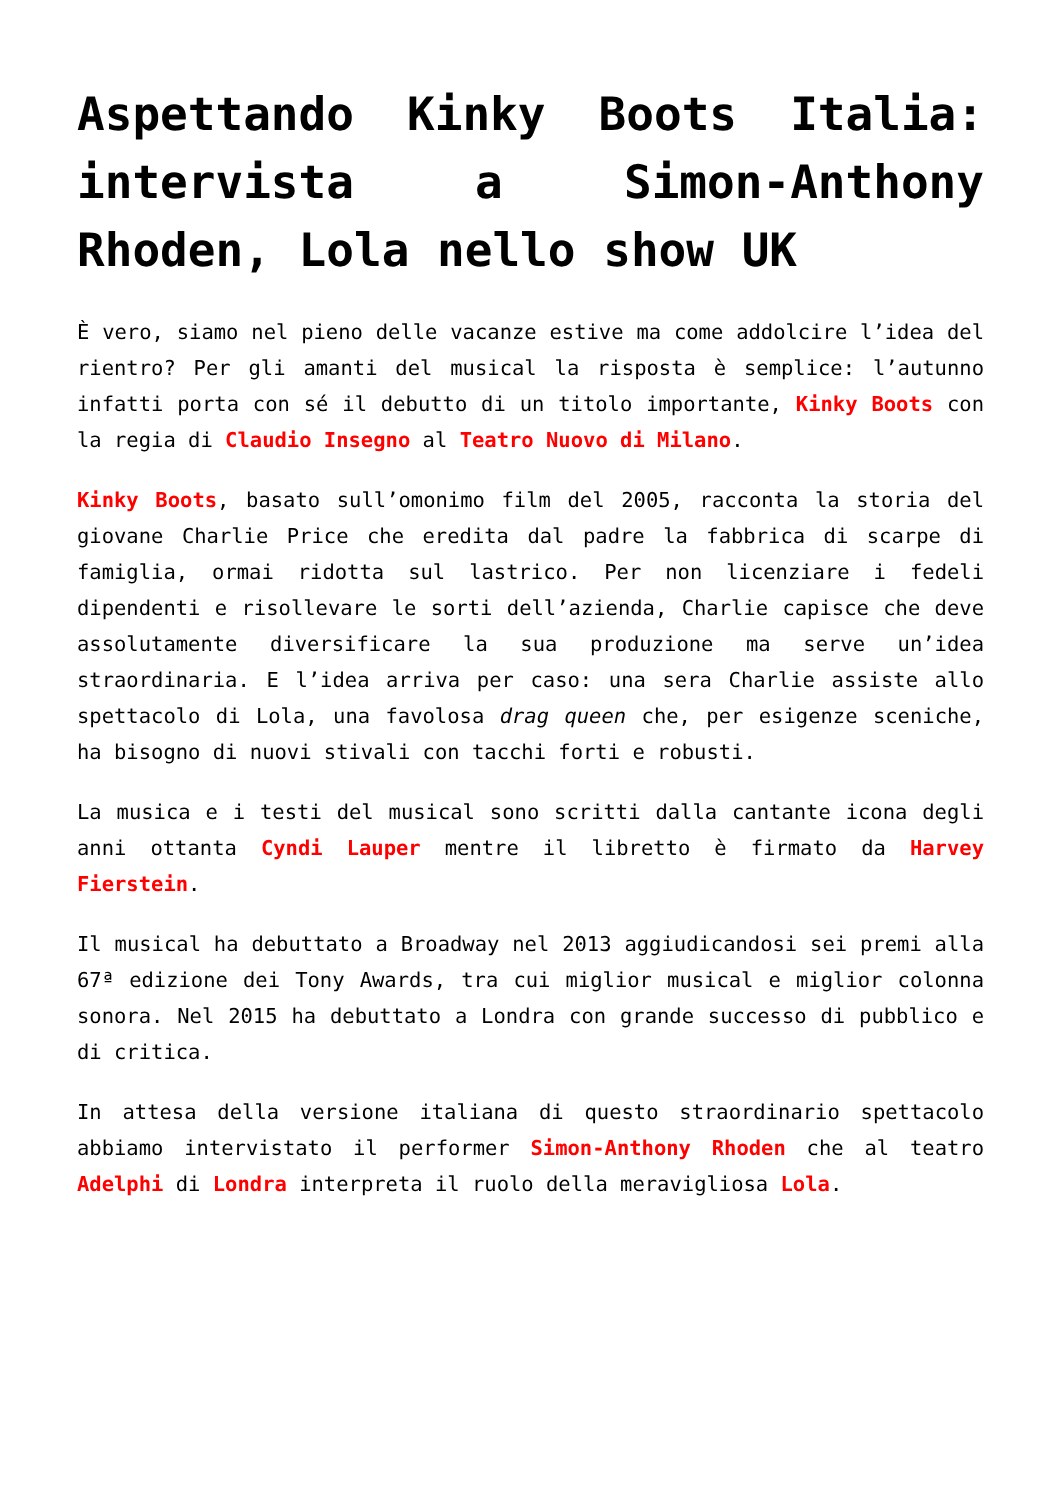Aspettando Kinky Boots Italia: intervista a Simon-Anthony Rhoden, Lola nello show UK
È vero, siamo nel pieno delle vacanze estive ma come addolcire l’idea del rientro? Per gli amanti del musical la risposta è semplice: l’autunno infatti porta con sé il debutto di un titolo importante, Kinky Boots con la regia di Claudio Insegno al Teatro Nuovo di Milano.
Kinky Boots, basato sull’omonimo film del 2005, racconta la storia del giovane Charlie Price che eredita dal padre la fabbrica di scarpe di famiglia, ormai ridotta sul lastrico. Per non licenziare i fedeli dipendenti e risollevare le sorti dell’azienda, Charlie capisce che deve assolutamente diversificare la sua produzione ma serve un’idea straordinaria. E l’idea arriva per caso: una sera Charlie assiste allo spettacolo di Lola, una favolosa drag queen che, per esigenze sceniche, ha bisogno di nuovi stivali con tacchi forti e robusti.
La musica e i testi del musical sono scritti dalla cantante icona degli anni ottanta Cyndi Lauper mentre il libretto è firmato da Harvey Fierstein.
Il musical ha debuttato a Broadway nel 2013 aggiudicandosi sei premi alla 67ª edizione dei Tony Awards, tra cui miglior musical e miglior colonna sonora. Nel 2015 ha debuttato a Londra con grande successo di pubblico e di critica.
In attesa della versione italiana di questo straordinario spettacolo abbiamo intervistato il performer Simon-Anthony Rhoden che al teatro Adelphi di Londra interpreta il ruolo della meravigliosa Lola.